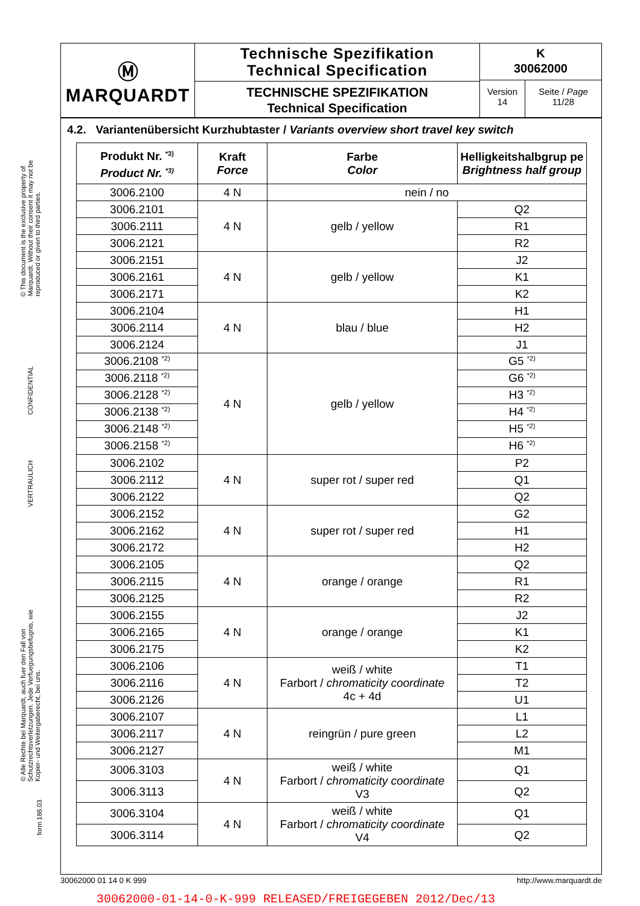© This document is the exclusive property of Marquardt. Without their consent it may not be reproduced or given to third parties.
CONFIDENTIAL
VERTRAULICH
© Alle Rechte bei Marquardt, auch fuer den Fall von Schutzrechtsverletzungen. Jede Verfuegungsbefugnis, wie Kopier- und Weitergaberecht, bei uns.
form 186.03
Ⓜ
MARQUARDT
Technische Spezifikation
Technical Specification
TECHNISCHE SPEZIFIKATION
Technical Specification
K
30062000
Version
14
Seite / Page
11/28
4.2. Variantenübersicht Kurzhubtaster / Variants overview short travel key switch
| Produkt Nr. <sup>*3)</sup> Product Nr. <sup>*3)</sup> | Kraft Force | Farbe Color | Helligkeitshalbgrup pe Brightness half group |
| --- | --- | --- | --- |
| 3006.2100 | 4 N | nein / no | |
| 3006.2101 | 4 N | gelb / yellow | Q2 |
| 3006.2111 | | | R1 |
| 3006.2121 | | | R2 |
| 3006.2151 | 4 N | gelb / yellow | J2 |
| 3006.2161 | | | K1 |
| 3006.2171 | | | K2 |
| 3006.2104 | 4 N | blau / blue | H1 |
| 3006.2114 | | | H2 |
| 3006.2124 | | | J1 |
| 3006.2108 <sup>*2)</sup> | 4 N | gelb / yellow | G5 <sup>*2)</sup> |
| 3006.2118 <sup>*2)</sup> | | | G6 <sup>*2)</sup> |
| 3006.2128 <sup>*2)</sup> | | | H3 <sup>*2)</sup> |
| 3006.2138 <sup>*2)</sup> | | | H4 <sup>*2)</sup> |
| 3006.2148 <sup>*2)</sup> | | | H5 <sup>*2)</sup> |
| 3006.2158 <sup>*2)</sup> | | | H6 <sup>*2)</sup> |
| 3006.2102 | 4 N | super rot / super red | P2 |
| 3006.2112 | | | Q1 |
| 3006.2122 | | | Q2 |
| 3006.2152 | 4 N | super rot / super red | G2 |
| 3006.2162 | | | H1 |
| 3006.2172 | | | H2 |
| 3006.2105 | 4 N | orange / orange | Q2 |
| 3006.2115 | | | R1 |
| 3006.2125 | | | R2 |
| 3006.2155 | 4 N | orange / orange | J2 |
| 3006.2165 | | | K1 |
| 3006.2175 | | | K2 |
| 3006.2106 | 4 N | weiß / white Farbort / chromaticity coordinate 4c + 4d | T1 |
| 3006.2116 | | | T2 |
| 3006.2126 | | | U1 |
| 3006.2107 | 4 N | reingrün / pure green | L1 |
| 3006.2117 | | | L2 |
| 3006.2127 | | | M1 |
| 3006.3103 | 4 N | weiß / white Farbort / chromaticity coordinate V3 | Q1 |
| 3006.3113 | | | Q2 |
| 3006.3104 | 4 N | weiß / white Farbort / chromaticity coordinate V4 | Q1 |
| 3006.3114 | | | Q2 |
30062000 01 14 0 K 999 http://www.marquardt.de
30062000-01-14-0-K-999 RELEASED/FREIGEGEBEN 2012/Dec/13